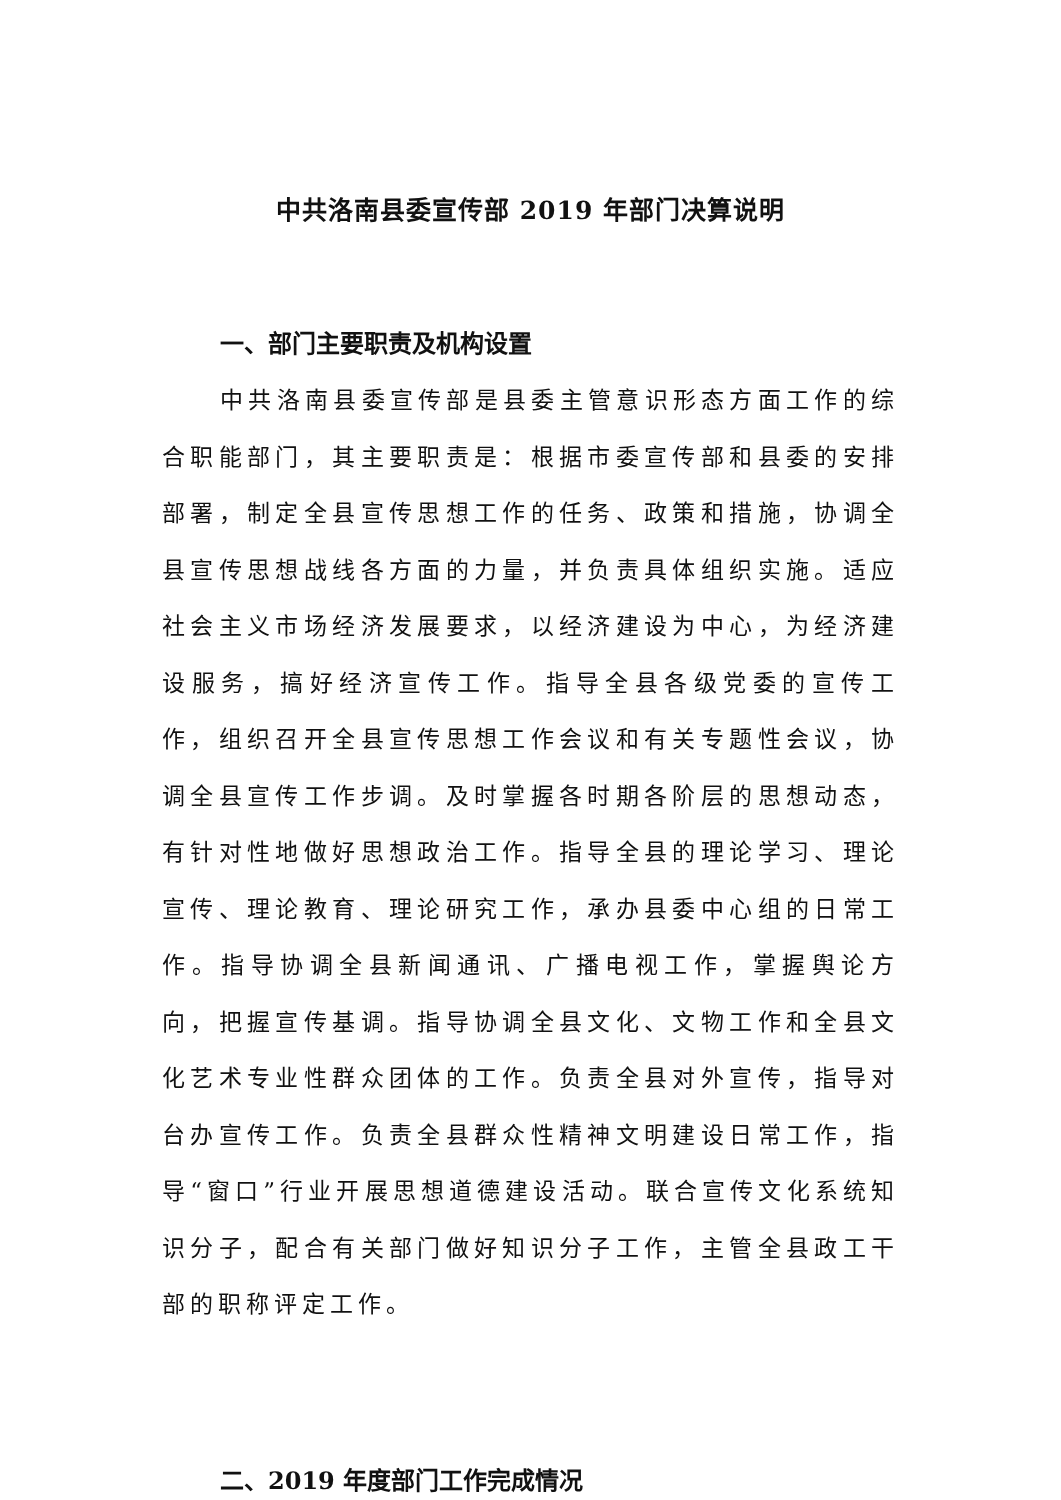中共洛南县委宣传部 2019 年部门决算说明
一、部门主要职责及机构设置
中共洛南县委宣传部是县委主管意识形态方面工作的综合职能部门，其主要职责是：根据市委宣传部和县委的安排部署，制定全县宣传思想工作的任务、政策和措施，协调全县宣传思想战线各方面的力量，并负责具体组织实施。适应社会主义市场经济发展要求，以经济建设为中心，为经济建设服务，搞好经济宣传工作。指导全县各级党委的宣传工作，组织召开全县宣传思想工作会议和有关专题性会议，协调全县宣传工作步调。及时掌握各时期各阶层的思想动态，有针对性地做好思想政治工作。指导全县的理论学习、理论宣传、理论教育、理论研究工作，承办县委中心组的日常工作。指导协调全县新闻通讯、广播电视工作，掌握舆论方向，把握宣传基调。指导协调全县文化、文物工作和全县文化艺术专业性群众团体的工作。负责全县对外宣传，指导对台办宣传工作。负责全县群众性精神文明建设日常工作，指导“窗口”行业开展思想道德建设活动。联合宣传文化系统知识分子，配合有关部门做好知识分子工作，主管全县政工干部的职称评定工作。
二、2019 年度部门工作完成情况